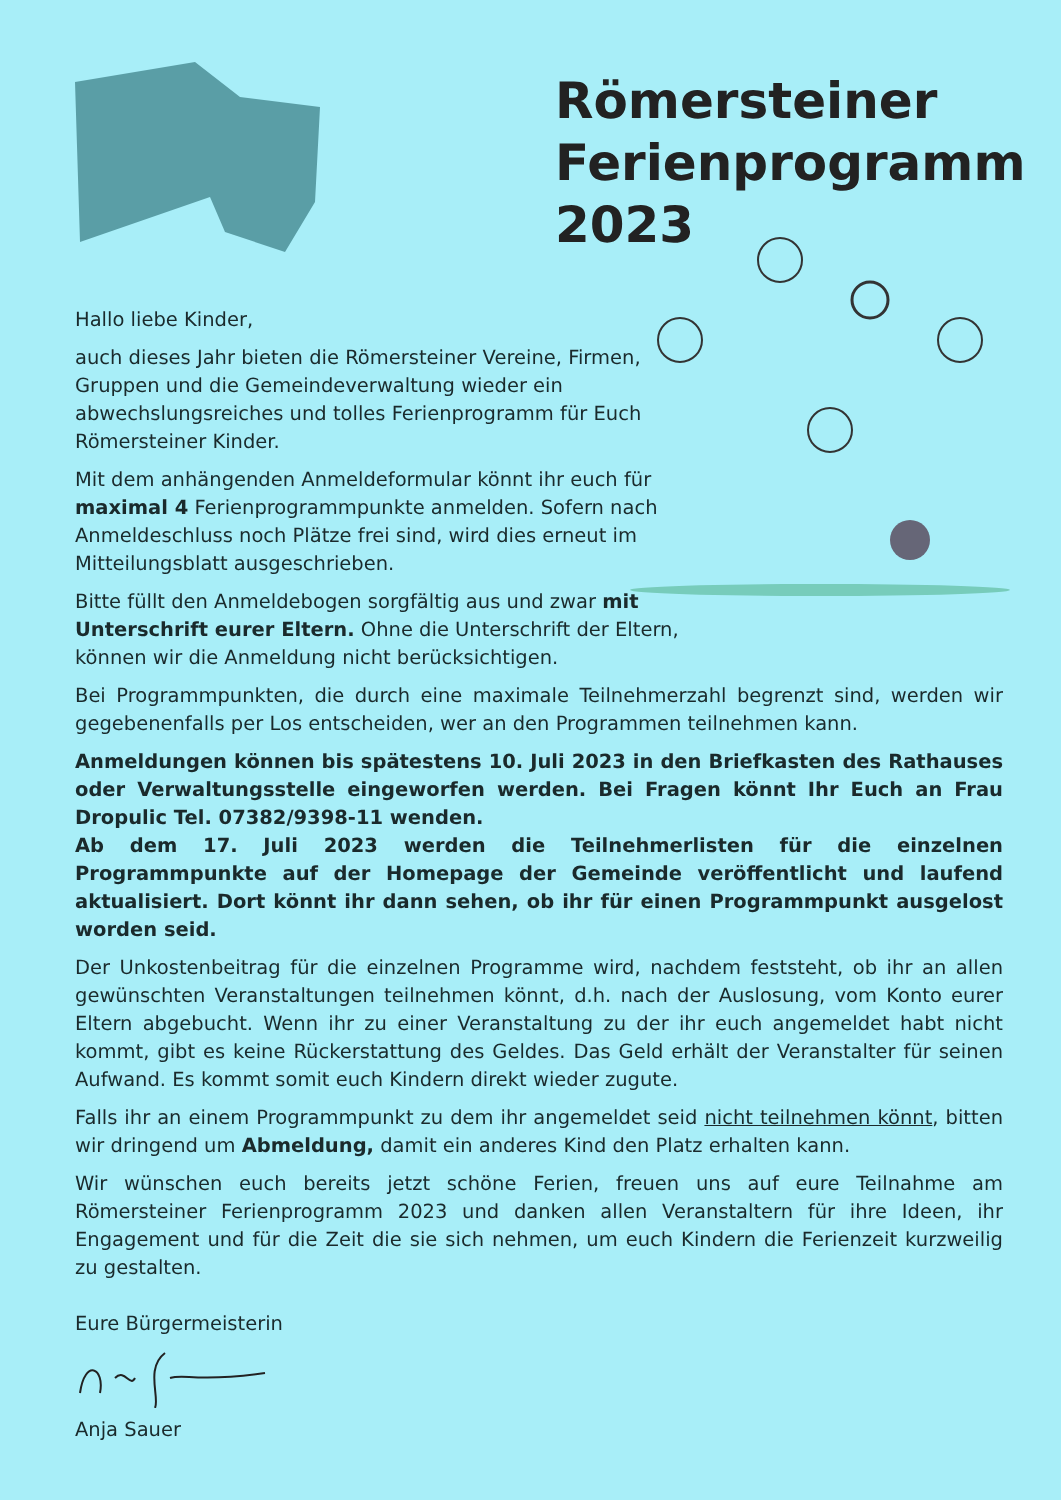Römersteiner
Ferienprogramm
2023
Hallo liebe Kinder,
auch dieses Jahr bieten die Römersteiner Vereine, Firmen, Gruppen und die Gemeindeverwaltung wieder ein abwechslungsreiches und tolles Ferienprogramm für Euch Römersteiner Kinder.
Mit dem anhängenden Anmeldeformular könnt ihr euch für maximal 4 Ferienprogrammpunkte anmelden. Sofern nach Anmeldeschluss noch Plätze frei sind, wird dies erneut im Mitteilungsblatt ausgeschrieben.
Bitte füllt den Anmeldebogen sorgfältig aus und zwar mit Unterschrift eurer Eltern. Ohne die Unterschrift der Eltern, können wir die Anmeldung nicht berücksichtigen.
Bei Programmpunkten, die durch eine maximale Teilnehmerzahl begrenzt sind, werden wir gegebenenfalls per Los entscheiden, wer an den Programmen teilnehmen kann.
Anmeldungen können bis spätestens 10. Juli 2023 in den Briefkasten des Rathauses oder Verwaltungsstelle eingeworfen werden. Bei Fragen könnt Ihr Euch an Frau Dropulic Tel. 07382/9398-11 wenden.
Ab dem 17. Juli 2023 werden die Teilnehmerlisten für die einzelnen Programmpunkte auf der Homepage der Gemeinde veröffentlicht und laufend aktualisiert. Dort könnt ihr dann sehen, ob ihr für einen Programmpunkt ausgelost worden seid.
Der Unkostenbeitrag für die einzelnen Programme wird, nachdem feststeht, ob ihr an allen gewünschten Veranstaltungen teilnehmen könnt, d.h. nach der Auslosung, vom Konto eurer Eltern abgebucht. Wenn ihr zu einer Veranstaltung zu der ihr euch angemeldet habt nicht kommt, gibt es keine Rückerstattung des Geldes. Das Geld erhält der Veranstalter für seinen Aufwand. Es kommt somit euch Kindern direkt wieder zugute.
Falls ihr an einem Programmpunkt zu dem ihr angemeldet seid nicht teilnehmen könnt, bitten wir dringend um Abmeldung, damit ein anderes Kind den Platz erhalten kann.
Wir wünschen euch bereits jetzt schöne Ferien, freuen uns auf eure Teilnahme am Römersteiner Ferienprogramm 2023 und danken allen Veranstaltern für ihre Ideen, ihr Engagement und für die Zeit die sie sich nehmen, um euch Kindern die Ferienzeit kurzweilig zu gestalten.
Eure Bürgermeisterin
Anja Sauer